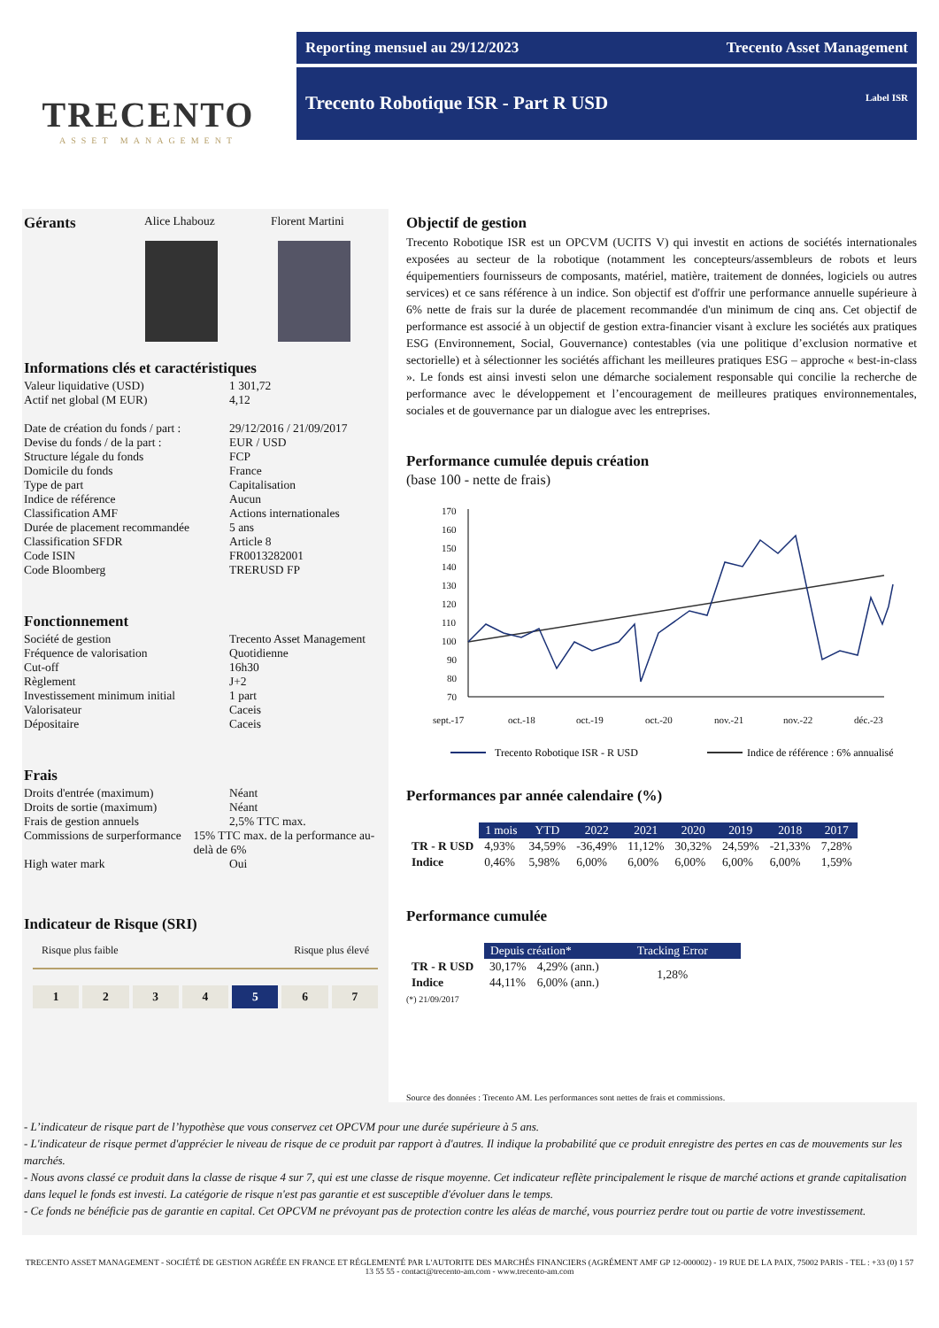TRECENTO
ASSET MANAGEMENT
Reporting mensuel au 29/12/2023 Trecento Asset Management
Trecento Robotique ISR - Part R USD Label ISR
Gérants
Alice Lhabouz Florent Martini
Informations clés et caractéristiques
Valeur liquidative (USD) 1 301,72
Actif net global (M EUR) 4,12
Date de création du fonds / part : 29/12/2016 / 21/09/2017
Devise du fonds / de la part : EUR / USD
Structure légale du fonds FCP
Domicile du fonds France
Type de part Capitalisation
Indice de référence Aucun
Classification AMF Actions internationales
Durée de placement recommandée 5 ans
Classification SFDR Article 8
Code ISIN FR0013282001
Code Bloomberg TRERUSD FP
Fonctionnement
Société de gestion Trecento Asset Management
Fréquence de valorisation Quotidienne
Cut-off 16h30
Règlement J+2
Investissement minimum initial 1 part
Valorisateur Caceis
Dépositaire Caceis
Frais
Droits d'entrée (maximum) Néant
Droits de sortie (maximum) Néant
Frais de gestion annuels 2,5% TTC max.
Commissions de surperformance 15% TTC max. de la performance au-delà de 6%
High water mark Oui
Indicateur de Risque (SRI)
Risque plus faible Risque plus élevé
1 2 3 4 5 6 7
Objectif de gestion
Trecento Robotique ISR est un OPCVM (UCITS V) qui investit en actions de sociétés internationales exposées au secteur de la robotique (notamment les concepteurs/assembleurs de robots et leurs équipementiers fournisseurs de composants, matériel, matière, traitement de données, logiciels ou autres services) et ce sans référence à un indice. Son objectif est d'offrir une performance annuelle supérieure à 6% nette de frais sur la durée de placement recommandée d'un minimum de cinq ans. Cet objectif de performance est associé à un objectif de gestion extra-financier visant à exclure les sociétés aux pratiques ESG (Environnement, Social, Gouvernance) contestables (via une politique d’exclusion normative et sectorielle) et à sélectionner les sociétés affichant les meilleures pratiques ESG – approche « best-in-class ». Le fonds est ainsi investi selon une démarche socialement responsable qui concilie la recherche de performance avec le développement et l’encouragement de meilleures pratiques environnementales, sociales et de gouvernance par un dialogue avec les entreprises.
Performance cumulée depuis création
(base 100 - nette de frais)
170
160
150
140
130
120
110
100
90
80
70
sept.-17
oct.-18
oct.-19
oct.-20
nov.-21
nov.-22
déc.-23
Trecento Robotique ISR - R USD
Indice de référence : 6% annualisé
Performances par année calendaire (%)
| | 1 mois | YTD | 2022 | 2021 | 2020 | 2019 | 2018 | 2017 |
| TR - R USD | 4,93% | 34,59% | -36,49% | 11,12% | 30,32% | 24,59% | -21,33% | 7,28% |
| Indice | 0,46% | 5,98% | 6,00% | 6,00% | 6,00% | 6,00% | 6,00% | 1,59% |
Performance cumulée
| | Depuis création* | | Tracking Error |
| TR - R USD | 30,17% | 4,29% (ann.) | 1,28% |
| Indice | 44,11% | 6,00% (ann.) | |
(*) 21/09/2017
Source des données : Trecento AM. Les performances sont nettes de frais et commissions.
- L’indicateur de risque part de l’hypothèse que vous conservez cet OPCVM pour une durée supérieure à 5 ans.
- L'indicateur de risque permet d'apprécier le niveau de risque de ce produit par rapport à d'autres. Il indique la probabilité que ce produit enregistre des pertes en cas de mouvements sur les marchés.
- Nous avons classé ce produit dans la classe de risque 4 sur 7, qui est une classe de risque moyenne. Cet indicateur reflète principalement le risque de marché actions et grande capitalisation dans lequel le fonds est investi. La catégorie de risque n'est pas garantie et est susceptible d'évoluer dans le temps.
- Ce fonds ne bénéficie pas de garantie en capital. Cet OPCVM ne prévoyant pas de protection contre les aléas de marché, vous pourriez perdre tout ou partie de votre investissement.
TRECENTO ASSET MANAGEMENT - SOCIÉTÉ DE GESTION AGRÉÉE EN FRANCE ET RÉGLEMENTÉ PAR L'AUTORITE DES MARCHÉS FINANCIERS (AGRÉMENT AMF GP 12-000002) - 19 RUE DE LA PAIX, 75002 PARIS - TEL : +33 (0) 1 57 13 55 55 - contact@trecento-am.com - www.trecento-am.com